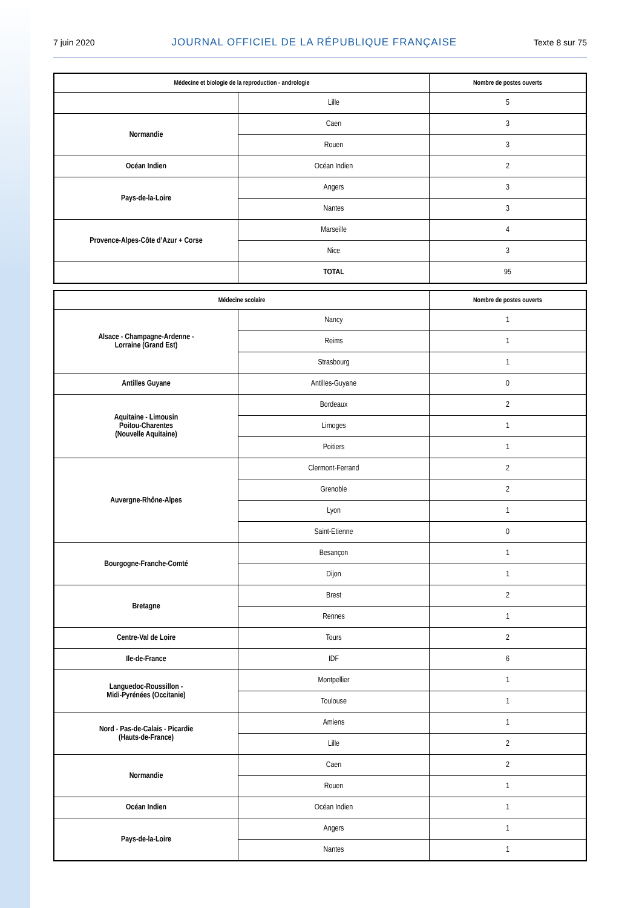7 juin 2020 JOURNAL OFFICIEL DE LA RÉPUBLIQUE FRANÇAISE Texte 8 sur 75
| Médecine et biologie de la reproduction - andrologie | | Nombre de postes ouverts |
| --- | --- | --- |
| | Lille | 5 |
| Normandie | Caen | 3 |
| | Rouen | 3 |
| Océan Indien | Océan Indien | 2 |
| Pays-de-la-Loire | Angers | 3 |
| | Nantes | 3 |
| Provence-Alpes-Côte d’Azur + Corse | Marseille | 4 |
| | Nice | 3 |
| | TOTAL | 95 |
| Médecine scolaire | | Nombre de postes ouverts |
| --- | --- | --- |
| Alsace - Champagne-Ardenne - Lorraine (Grand Est) | Nancy | 1 |
| | Reims | 1 |
| | Strasbourg | 1 |
| Antilles Guyane | Antilles-Guyane | 0 |
| Aquitaine - Limousin Poitou-Charentes (Nouvelle Aquitaine) | Bordeaux | 2 |
| | Limoges | 1 |
| | Poitiers | 1 |
| Auvergne-Rhône-Alpes | Clermont-Ferrand | 2 |
| | Grenoble | 2 |
| | Lyon | 1 |
| | Saint-Etienne | 0 |
| Bourgogne-Franche-Comté | Besançon | 1 |
| | Dijon | 1 |
| Bretagne | Brest | 2 |
| | Rennes | 1 |
| Centre-Val de Loire | Tours | 2 |
| Ile-de-France | IDF | 6 |
| Languedoc-Roussillon - Midi-Pyrénées (Occitanie) | Montpellier | 1 |
| | Toulouse | 1 |
| Nord - Pas-de-Calais - Picardie (Hauts-de-France) | Amiens | 1 |
| | Lille | 2 |
| Normandie | Caen | 2 |
| | Rouen | 1 |
| Océan Indien | Océan Indien | 1 |
| Pays-de-la-Loire | Angers | 1 |
| | Nantes | 1 |